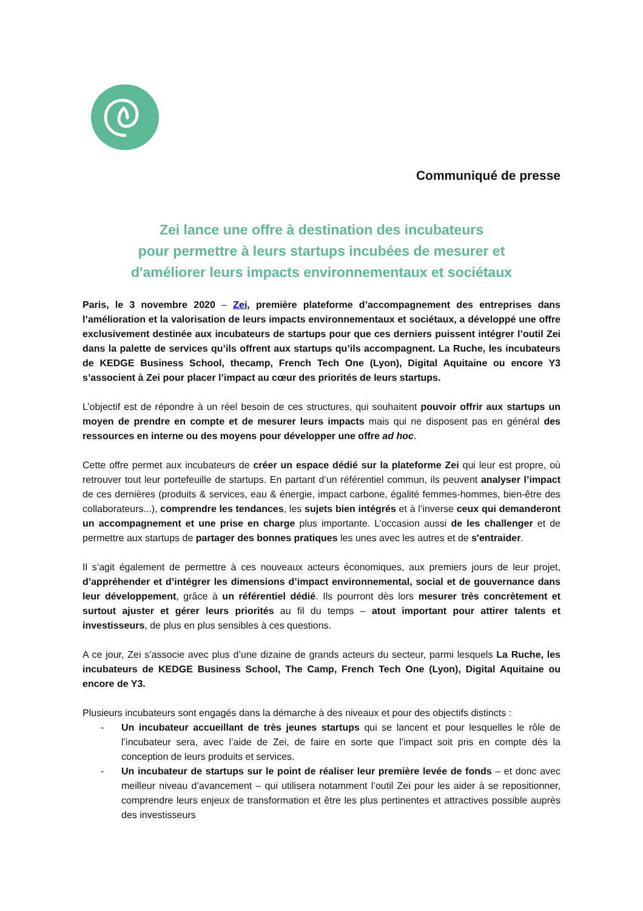Communiqué de presse
Zei lance une offre à destination des incubateurs
pour permettre à leurs startups incubées de mesurer et
d'améliorer leurs impacts environnementaux et sociétaux
Paris, le 3 novembre 2020 – Zei, première plateforme d’accompagnement des entreprises dans l’amélioration et la valorisation de leurs impacts environnementaux et sociétaux, a développé une offre exclusivement destinée aux incubateurs de startups pour que ces derniers puissent intégrer l’outil Zei dans la palette de services qu’ils offrent aux startups qu’ils accompagnent. La Ruche, les incubateurs de KEDGE Business School, thecamp, French Tech One (Lyon), Digital Aquitaine ou encore Y3 s’associent à Zei pour placer l’impact au cœur des priorités de leurs startups.
L’objectif est de répondre à un réel besoin de ces structures, qui souhaitent pouvoir offrir aux startups un moyen de prendre en compte et de mesurer leurs impacts mais qui ne disposent pas en général des ressources en interne ou des moyens pour développer une offre ad hoc.
Cette offre permet aux incubateurs de créer un espace dédié sur la plateforme Zei qui leur est propre, où retrouver tout leur portefeuille de startups. En partant d’un référentiel commun, ils peuvent analyser l’impact de ces dernières (produits & services, eau & énergie, impact carbone, égalité femmes-hommes, bien-être des collaborateurs...), comprendre les tendances, les sujets bien intégrés et à l’inverse ceux qui demanderont un accompagnement et une prise en charge plus importante. L’occasion aussi de les challenger et de permettre aux startups de partager des bonnes pratiques les unes avec les autres et de s'entraider.
Il s’agit également de permettre à ces nouveaux acteurs économiques, aux premiers jours de leur projet, d’appréhender et d’intégrer les dimensions d’impact environnemental, social et de gouvernance dans leur développement, grâce à un référentiel dédié. Ils pourront dès lors mesurer très concrètement et surtout ajuster et gérer leurs priorités au fil du temps – atout important pour attirer talents et investisseurs, de plus en plus sensibles à ces questions.
A ce jour, Zei s’associe avec plus d’une dizaine de grands acteurs du secteur, parmi lesquels La Ruche, les incubateurs de KEDGE Business School, The Camp, French Tech One (Lyon), Digital Aquitaine ou encore de Y3.
Plusieurs incubateurs sont engagés dans la démarche à des niveaux et pour des objectifs distincts :
- Un incubateur accueillant de très jeunes startups qui se lancent et pour lesquelles le rôle de l’incubateur sera, avec l’aide de Zei, de faire en sorte que l’impact soit pris en compte dès la conception de leurs produits et services.
- Un incubateur de startups sur le point de réaliser leur première levée de fonds – et donc avec meilleur niveau d’avancement – qui utilisera notamment l’outil Zei pour les aider à se repositionner, comprendre leurs enjeux de transformation et être les plus pertinentes et attractives possible auprès des investisseurs